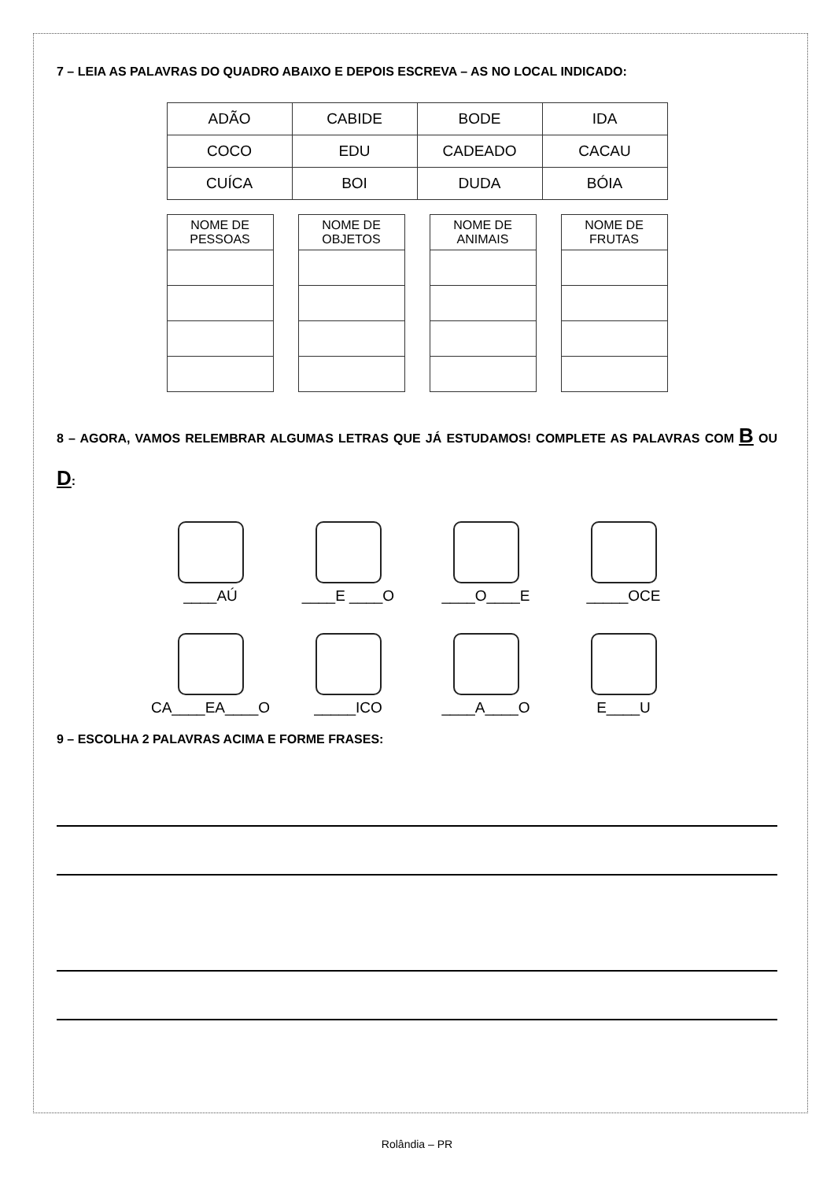7 – LEIA AS PALAVRAS DO QUADRO ABAIXO E DEPOIS ESCREVA – AS NO LOCAL INDICADO:
| ADÃO | CABIDE | BODE | IDA |
| COCO | EDU | CADEADO | CACAU |
| CUÍCA | BOI | DUDA | BÓIA |
| NOME DE PESSOAS |
| --- |
| NOME DE OBJETOS |
| --- |
| NOME DE ANIMAIS |
| --- |
| NOME DE FRUTAS |
| --- |
8 – AGORA, VAMOS RELEMBRAR ALGUMAS LETRAS QUE JÁ ESTUDAMOS! COMPLETE AS PALAVRAS COM B OU D:
____AÚ
____E ____O
____O____E
_____OCE
CA____EA____O
_____ICO
____A____O
E____U
9 – ESCOLHA 2 PALAVRAS ACIMA E FORME FRASES:
Rolândia – PR